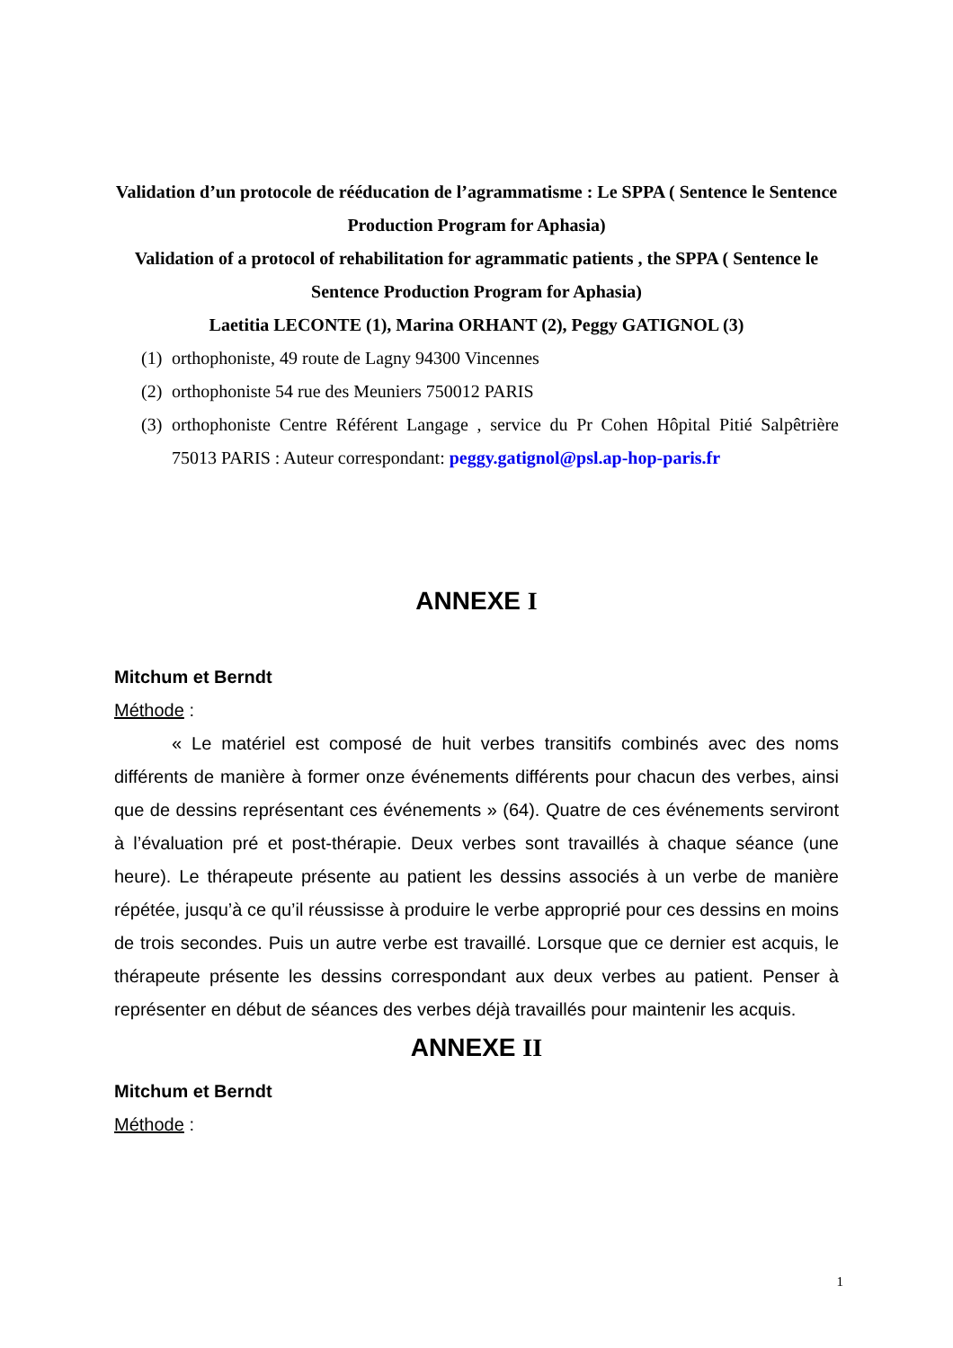Validation d’un protocole de rééducation de l’agrammatisme : Le SPPA ( Sentence le Sentence Production Program for Aphasia)
Validation of a protocol of rehabilitation for agrammatic patients , the SPPA ( Sentence le Sentence Production Program for Aphasia)
Laetitia LECONTE (1), Marina ORHANT (2), Peggy GATIGNOL (3)
(1) orthophoniste, 49 route de Lagny 94300 Vincennes
(2) orthophoniste 54 rue des Meuniers 750012 PARIS
(3) orthophoniste Centre Référent Langage , service du Pr Cohen Hôpital Pitié Salpêtrière 75013 PARIS : Auteur correspondant: peggy.gatignol@psl.ap-hop-paris.fr
ANNEXE I
Mitchum et Berndt
Méthode :
« Le matériel est composé de huit verbes transitifs combinés avec des noms différents de manière à former onze événements différents pour chacun des verbes, ainsi que de dessins représentant ces événements » (64). Quatre de ces événements serviront à l’évaluation pré et post-thérapie. Deux verbes sont travaillés à chaque séance (une heure). Le thérapeute présente au patient les dessins associés à un verbe de manière répétée, jusqu’à ce qu’il réussisse à produire le verbe approprié pour ces dessins en moins de trois secondes. Puis un autre verbe est travaillé. Lorsque que ce dernier est acquis, le thérapeute présente les dessins correspondant aux deux verbes au patient. Penser à représenter en début de séances des verbes déjà travaillés pour maintenir les acquis.
ANNEXE II
Mitchum et Berndt
Méthode :
1